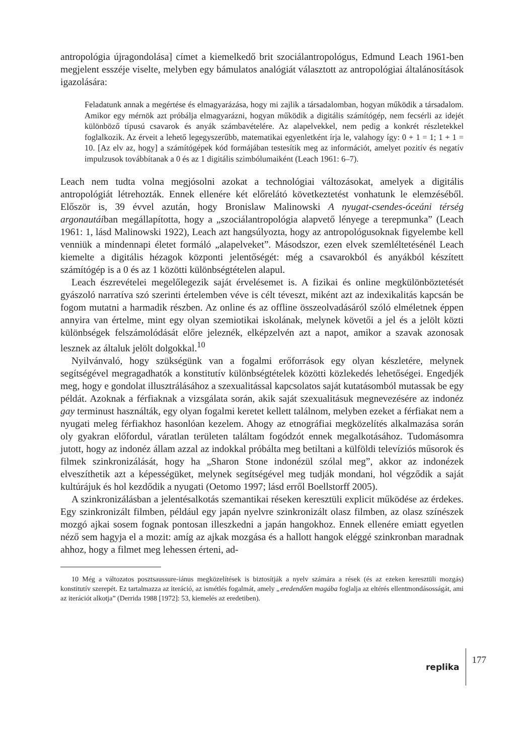antropológia újragondolása] címet a kiemelkedő brit szociálantropológus, Edmund Leach 1961-ben megjelent esszéje viselte, melyben egy bámulatos analógiát választott az antropológiai általánosítások igazolására:
Feladatunk annak a megértése és elmagyarázása, hogy mi zajlik a társadalomban, hogyan működik a társadalom. Amikor egy mérnök azt próbálja elmagyarázni, hogyan működik a digitális számítógép, nem fecsérli az idejét különböző típusú csavarok és anyák számbavételére. Az alapelvekkel, nem pedig a konkrét részletekkel foglalkozik. Az érveit a lehető legegyszerűbb, matematikai egyenletként írja le, valahogy így: 0 + 1 = 1; 1 + 1 = 10. [Az elv az, hogy] a számítógépek kód formájában testesítik meg az információt, amelyet pozitív és negatív impulzusok továbbítanak a 0 és az 1 digitális szimbólumaiként (Leach 1961: 6–7).
Leach nem tudta volna megjósolni azokat a technológiai változásokat, amelyek a digitális antropológiát létrehozták. Ennek ellenére két előrelátó következtetést vonhatunk le elemzéséből. Először is, 39 évvel azután, hogy Bronislaw Malinowski A nyugat-csendes-óceáni térség argonautáiban megállapította, hogy a „szociálantropológia alapvető lényege a terepmunka” (Leach 1961: 1, lásd Malinowski 1922), Leach azt hangsúlyozta, hogy az antropológusoknak figyelembe kell venniük a mindennapi életet formáló „alapelveket”. Másodszor, ezen elvek szemléltetésénél Leach kiemelte a digitális hézagok központi jelentőségét: még a csavarokból és anyákból készített számítógép is a 0 és az 1 közötti különbségtételen alapul.
Leach észrevételei megelőlegezik saját érvelésemet is. A fizikai és online megkülönböztetését gyászoló narratíva szó szerinti értelemben véve is célt téveszt, miként azt az indexikalitás kapcsán be fogom mutatni a harmadik részben. Az online és az offline összeolvadásáról szóló elméletnek éppen annyira van értelme, mint egy olyan szemiotikai iskolának, melynek követői a jel és a jelölt közti különbségek felszámolódását előre jeleznék, elképzelvén azt a napot, amikor a szavak azonosak lesznek az általuk jelölt dolgokkal.<sup>10</sup>
Nyilvánvaló, hogy szükségünk van a fogalmi erőforrások egy olyan készletére, melynek segítségével megragadhatók a konstitutív különbségtételek közötti közlekedés lehetőségei. Engedjék meg, hogy e gondolat illusztrálásához a szexualitással kapcsolatos saját kutatásomból mutassak be egy példát. Azoknak a férfiaknak a vizsgálata során, akik saját szexualitásuk megnevezésére az indonéz gay terminust használták, egy olyan fogalmi keretet kellett találnom, melyben ezeket a férfiakat nem a nyugati meleg férfiakhoz hasonlóan kezelem. Ahogy az etnográfiai megközelítés alkalmazása során oly gyakran előfordul, váratlan területen találtam fogódzót ennek megalkotásához. Tudomásomra jutott, hogy az indonéz állam azzal az indokkal próbálta meg betiltani a külföldi televíziós műsorok és filmek szinkronizálását, hogy ha „Sharon Stone indonézül szólal meg”, akkor az indonézek elveszíthetik azt a képességüket, melynek segítségével meg tudják mondani, hol végződik a saját kultúrájuk és hol kezdődik a nyugati (Oetomo 1997; lásd erről Boellstorff 2005).
A szinkronizálásban a jelentésalkotás szemantikai réseken keresztüli explicit működése az érdekes. Egy szinkronizált filmben, például egy japán nyelvre szinkronizált olasz filmben, az olasz színészek mozgó ajkai sosem fognak pontosan illeszkedni a japán hangokhoz. Ennek ellenére emiatt egyetlen néző sem hagyja el a mozit: amíg az ajkak mozgása és a hallott hangok eléggé szinkronban maradnak ahhoz, hogy a filmet meg lehessen érteni, ad-
10 Még a változatos posztsaussure-iánus megközelítések is biztosítják a nyelv számára a rések (és az ezeken keresztüli mozgás) konstitutív szerepét. Ez tartalmazza az iteráció, az ismétlés fogalmát, amely „eredendően magába foglalja az eltérés ellentmondásosságát, ami az iterációt alkotja” (Derrida 1988 [1972]: 53, kiemelés az eredetiben).
replika 177